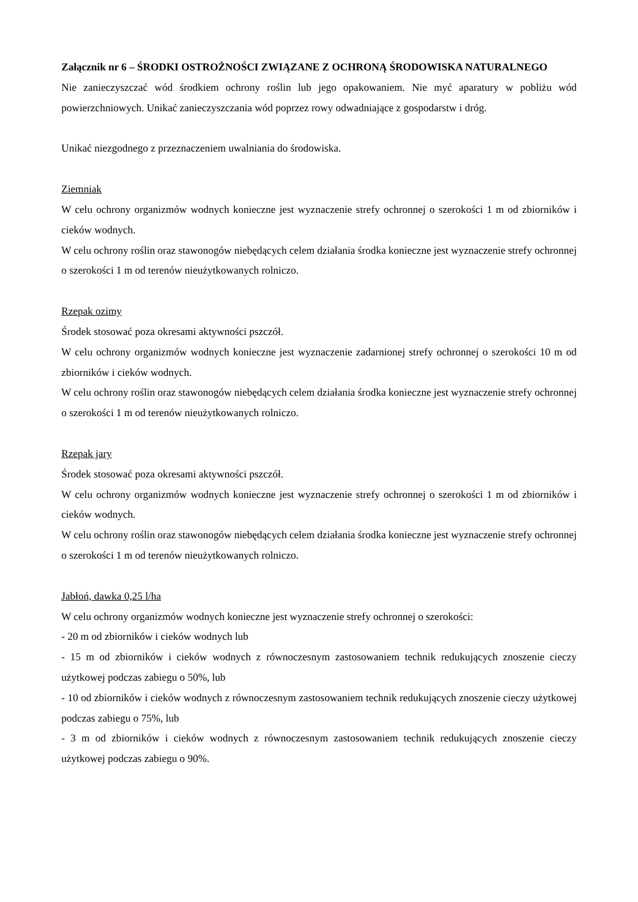Załącznik nr 6 – ŚRODKI OSTROŻNOŚCI ZWIĄZANE Z OCHRONĄ ŚRODOWISKA NATURALNEGO
Nie zanieczyszczać wód środkiem ochrony roślin lub jego opakowaniem. Nie myć aparatury w pobliżu wód powierzchniowych. Unikać zanieczyszczania wód poprzez rowy odwadniające z gospodarstw i dróg.
Unikać niezgodnego z przeznaczeniem uwalniania do środowiska.
Ziemniak
W celu ochrony organizmów wodnych konieczne jest wyznaczenie strefy ochronnej o szerokości 1 m od zbiorników i cieków wodnych.
W celu ochrony roślin oraz stawonogów niebędących celem działania środka konieczne jest wyznaczenie strefy ochronnej o szerokości 1 m od terenów nieużytkowanych rolniczo.
Rzepak ozimy
Środek stosować poza okresami aktywności pszczół.
W celu ochrony organizmów wodnych konieczne jest wyznaczenie zadarnionej strefy ochronnej o szerokości 10 m od zbiorników i cieków wodnych.
W celu ochrony roślin oraz stawonogów niebędących celem działania środka konieczne jest wyznaczenie strefy ochronnej o szerokości 1 m od terenów nieużytkowanych rolniczo.
Rzepak jary
Środek stosować poza okresami aktywności pszczół.
W celu ochrony organizmów wodnych konieczne jest wyznaczenie strefy ochronnej o szerokości 1 m od zbiorników i cieków wodnych.
W celu ochrony roślin oraz stawonogów niebędących celem działania środka konieczne jest wyznaczenie strefy ochronnej o szerokości 1 m od terenów nieużytkowanych rolniczo.
Jabłoń, dawka 0,25 l/ha
W celu ochrony organizmów wodnych konieczne jest wyznaczenie strefy ochronnej o szerokości:
- 20 m od zbiorników i cieków wodnych lub
- 15 m od zbiorników i cieków wodnych z równoczesnym zastosowaniem technik redukujących znoszenie cieczy użytkowej podczas zabiegu o 50%, lub
- 10 od zbiorników i cieków wodnych z równoczesnym zastosowaniem technik redukujących znoszenie cieczy użytkowej podczas zabiegu o 75%, lub
- 3 m od zbiorników i cieków wodnych z równoczesnym zastosowaniem technik redukujących znoszenie cieczy użytkowej podczas zabiegu o 90%.